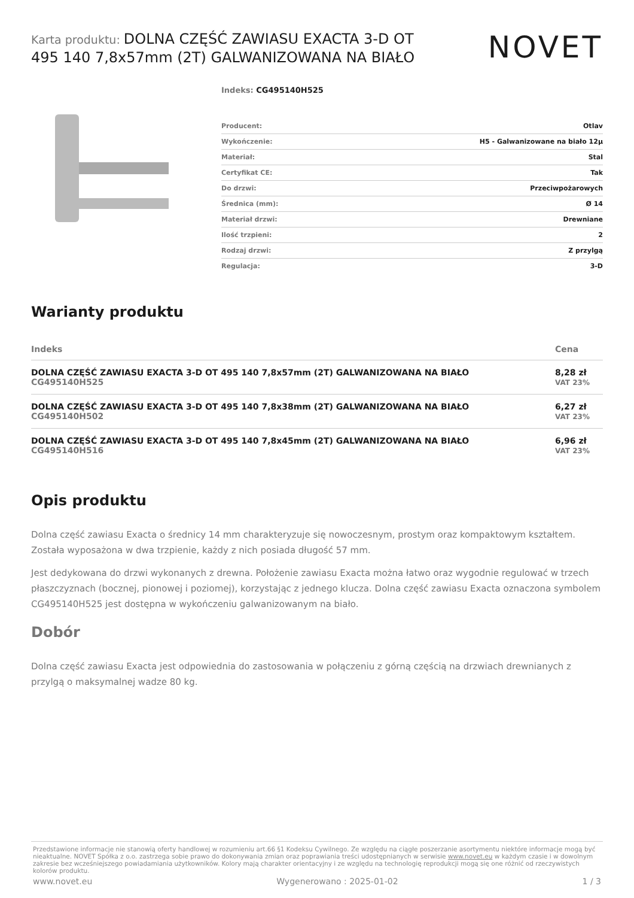Karta produktu: DOLNA CZĘŚĆ ZAWIASU EXACTA 3-D OT 495 140 7,8x57mm (2T) GALWANIZOWANA NA BIAŁO
NOVET
Indeks: CG495140H525
| Producent: | Otlav |
| Wykończenie: | H5 - Galwanizowane na biało 12µ |
| Materiał: | Stal |
| Certyfikat CE: | Tak |
| Do drzwi: | Przeciwpożarowych |
| Średnica (mm): | Ø 14 |
| Materiał drzwi: | Drewniane |
| Ilość trzpieni: | 2 |
| Rodzaj drzwi: | Z przylgą |
| Regulacja: | 3-D |
Warianty produktu
| Indeks | Cena |
| --- | --- |
| DOLNA CZĘŚĆ ZAWIASU EXACTA 3-D OT 495 140 7,8x57mm (2T) GALWANIZOWANA NA BIAŁO CG495140H525 | 8,28 zł VAT 23% |
| DOLNA CZĘŚĆ ZAWIASU EXACTA 3-D OT 495 140 7,8x38mm (2T) GALWANIZOWANA NA BIAŁO CG495140H502 | 6,27 zł VAT 23% |
| DOLNA CZĘŚĆ ZAWIASU EXACTA 3-D OT 495 140 7,8x45mm (2T) GALWANIZOWANA NA BIAŁO CG495140H516 | 6,96 zł VAT 23% |
Opis produktu
Dolna część zawiasu Exacta o średnicy 14 mm charakteryzuje się nowoczesnym, prostym oraz kompaktowym kształtem. Została wyposażona w dwa trzpienie, każdy z nich posiada długość 57 mm.
Jest dedykowana do drzwi wykonanych z drewna. Położenie zawiasu Exacta można łatwo oraz wygodnie regulować w trzech płaszczyznach (bocznej, pionowej i poziomej), korzystając z jednego klucza. Dolna część zawiasu Exacta oznaczona symbolem CG495140H525 jest dostępna w wykończeniu galwanizowanym na biało.
Dobór
Dolna część zawiasu Exacta jest odpowiednia do zastosowania w połączeniu z górną częścią na drzwiach drewnianych z przylgą o maksymalnej wadze 80 kg.
Przedstawione informacje nie stanowią oferty handlowej w rozumieniu art.66 §1 Kodeksu Cywilnego. Ze względu na ciągłe poszerzanie asortymentu niektóre informacje mogą być nieaktualne. NOVET Spółka z o.o. zastrzega sobie prawo do dokonywania zmian oraz poprawiania treści udostępnianych w serwisie www.novet.eu w każdym czasie i w dowolnym zakresie bez wcześniejszego powiadamiania użytkowników. Kolory mają charakter orientacyjny i ze względu na technologię reprodukcji mogą się one różnić od rzeczywistych kolorów produktu.
www.novet.eu Wygenerowano : 2025-01-02 1 / 3